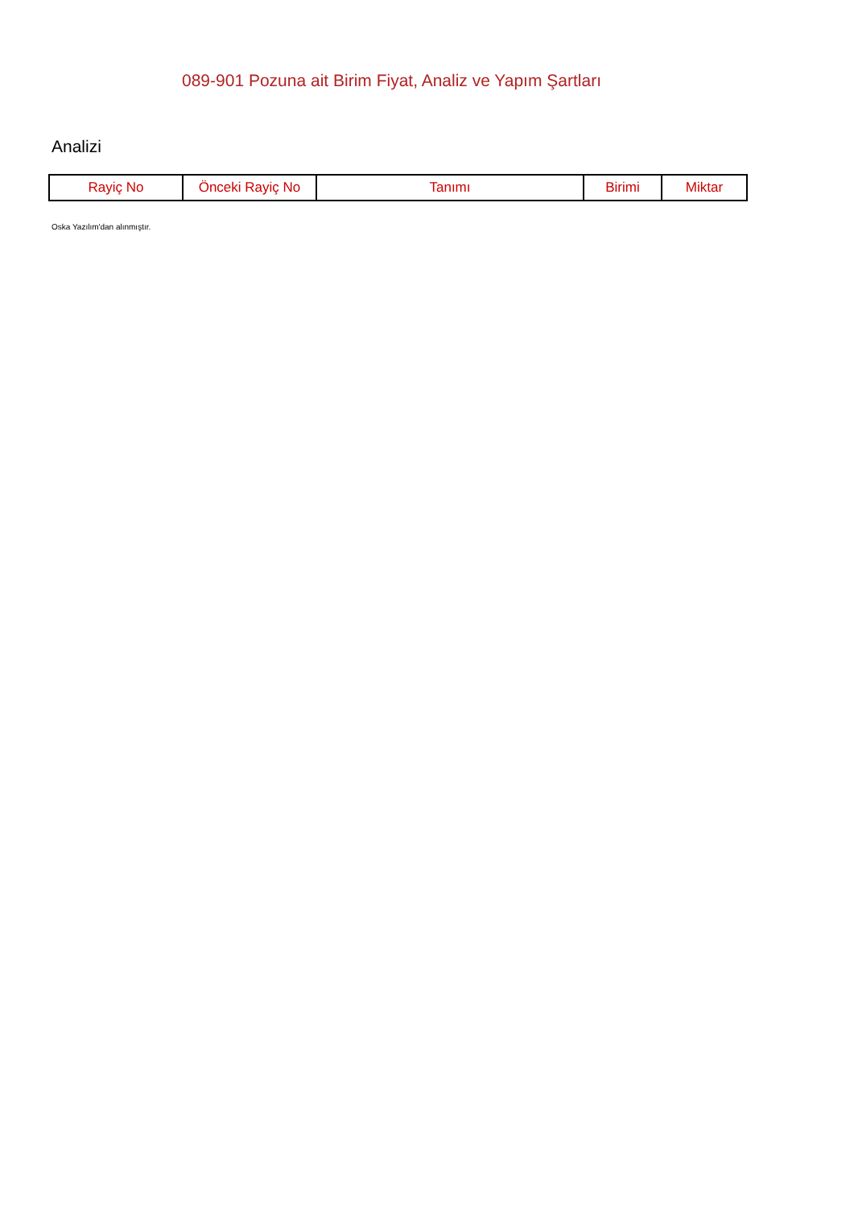089-901 Pozuna ait Birim Fiyat, Analiz ve Yapım Şartları
Analizi
| Rayiç No | Önceki Rayiç No | Tanımı | Birimi | Miktar |
| --- | --- | --- | --- | --- |
Oska Yazılım'dan alınmıştır.